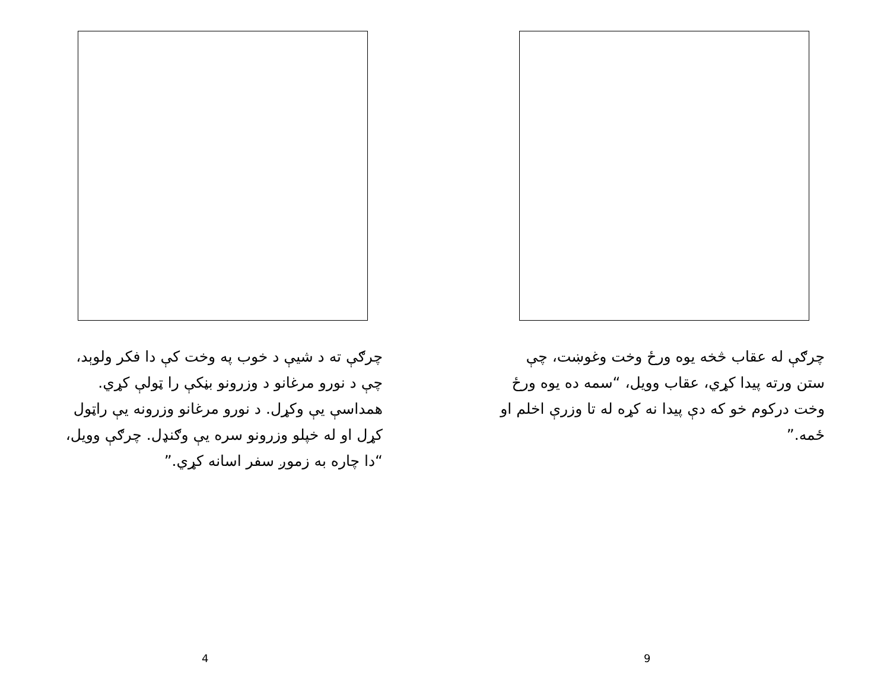چرګې ته د شيې د خوب په وخت کې دا فکر ولوېد، چې د نورو مرغانو د وزرونو بڼکې را ټولې کړي. همداسې يې وکړل. د نورو مرغانو وزرونه يې راټول کړل او له خپلو وزرونو سره يې وګنډل. چرګې وويل، “دا چاره به زموږ سفر اسانه کړي.”
4
چرګې له عقاب څخه يوه ورځ وخت وغوښت، چې ستن ورته پيدا کړي، عقاب وويل، “سمه ده يوه ورځ وخت درکوم خو که دې پيدا نه کړه له تا وزرې اخلم او ځمه.”
9